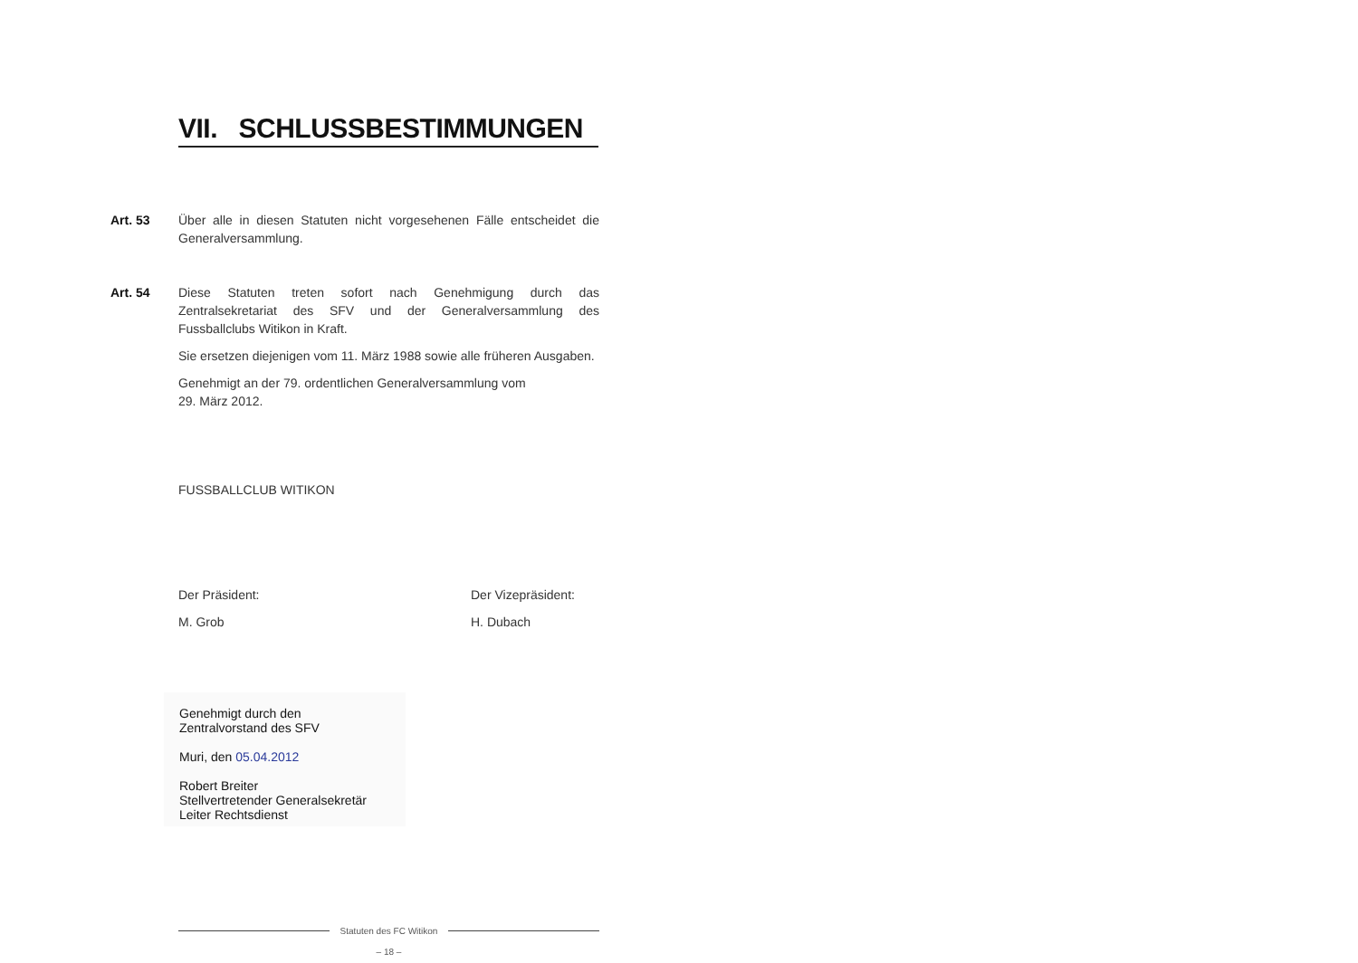VII. SCHLUSSBESTIMMUNGEN
Art. 53 Über alle in diesen Statuten nicht vorgesehenen Fälle entscheidet die Generalversammlung.
Art. 54 Diese Statuten treten sofort nach Genehmigung durch das Zentralsekretariat des SFV und der Generalversammlung des Fussballclubs Witikon in Kraft.
Sie ersetzen diejenigen vom 11. März 1988 sowie alle früheren Ausgaben.
Genehmigt an der 79. ordentlichen Generalversammlung vom
29. März 2012.
FUSSBALLCLUB WITIKON
Der Präsident: Der Vizepräsident:
M. Grob H. Dubach
Genehmigt durch den
Zentralvorstand des SFV
Muri, den 05.04.2012
Robert Breiter
Stellvertretender Generalsekretär
Leiter Rechtsdienst
Statuten des FC Witikon
– 18 –